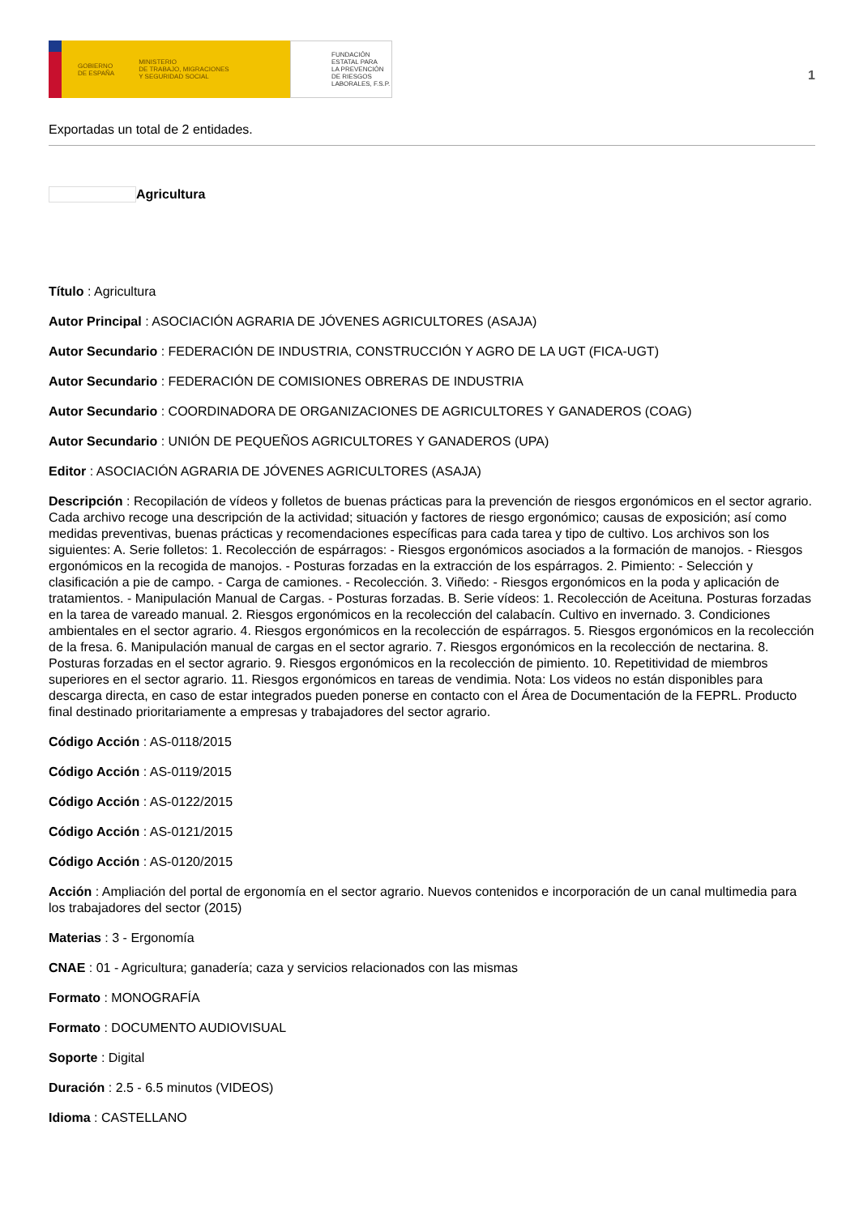GOBIERNO
DE ESPAÑA
MINISTERIO
DE TRABAJO, MIGRACIONES
Y SEGURIDAD SOCIAL
FUNDACIÓN
ESTATAL PARA
LA PREVENCIÓN
DE RIESGOS
LABORALES, F.S.P.
1
Exportadas un total de 2 entidades.
Agricultura
Título : Agricultura
Autor Principal : ASOCIACIÓN AGRARIA DE JÓVENES AGRICULTORES (ASAJA)
Autor Secundario : FEDERACIÓN DE INDUSTRIA, CONSTRUCCIÓN Y AGRO DE LA UGT (FICA-UGT)
Autor Secundario : FEDERACIÓN DE COMISIONES OBRERAS DE INDUSTRIA
Autor Secundario : COORDINADORA DE ORGANIZACIONES DE AGRICULTORES Y GANADEROS (COAG)
Autor Secundario : UNIÓN DE PEQUEÑOS AGRICULTORES Y GANADEROS (UPA)
Editor : ASOCIACIÓN AGRARIA DE JÓVENES AGRICULTORES (ASAJA)
Descripción : Recopilación de vídeos y folletos de buenas prácticas para la prevención de riesgos ergonómicos en el sector agrario. Cada archivo recoge una descripción de la actividad; situación y factores de riesgo ergonómico; causas de exposición; así como medidas preventivas, buenas prácticas y recomendaciones específicas para cada tarea y tipo de cultivo. Los archivos son los siguientes: A. Serie folletos: 1. Recolección de espárragos: - Riesgos ergonómicos asociados a la formación de manojos. - Riesgos ergonómicos en la recogida de manojos. - Posturas forzadas en la extracción de los espárragos. 2. Pimiento: - Selección y clasificación a pie de campo. - Carga de camiones. - Recolección. 3. Viñedo: - Riesgos ergonómicos en la poda y aplicación de tratamientos. - Manipulación Manual de Cargas. - Posturas forzadas. B. Serie vídeos: 1. Recolección de Aceituna. Posturas forzadas en la tarea de vareado manual. 2. Riesgos ergonómicos en la recolección del calabacín. Cultivo en invernado. 3. Condiciones ambientales en el sector agrario. 4. Riesgos ergonómicos en la recolección de espárragos. 5. Riesgos ergonómicos en la recolección de la fresa. 6. Manipulación manual de cargas en el sector agrario. 7. Riesgos ergonómicos en la recolección de nectarina. 8. Posturas forzadas en el sector agrario. 9. Riesgos ergonómicos en la recolección de pimiento. 10. Repetitividad de miembros superiores en el sector agrario. 11. Riesgos ergonómicos en tareas de vendimia. Nota: Los videos no están disponibles para descarga directa, en caso de estar integrados pueden ponerse en contacto con el Área de Documentación de la FEPRL. Producto final destinado prioritariamente a empresas y trabajadores del sector agrario.
Código Acción : AS-0118/2015
Código Acción : AS-0119/2015
Código Acción : AS-0122/2015
Código Acción : AS-0121/2015
Código Acción : AS-0120/2015
Acción : Ampliación del portal de ergonomía en el sector agrario. Nuevos contenidos e incorporación de un canal multimedia para los trabajadores del sector (2015)
Materias : 3 - Ergonomía
CNAE : 01 - Agricultura; ganadería; caza y servicios relacionados con las mismas
Formato : MONOGRAFÍA
Formato : DOCUMENTO AUDIOVISUAL
Soporte : Digital
Duración : 2.5 - 6.5 minutos (VIDEOS)
Idioma : CASTELLANO